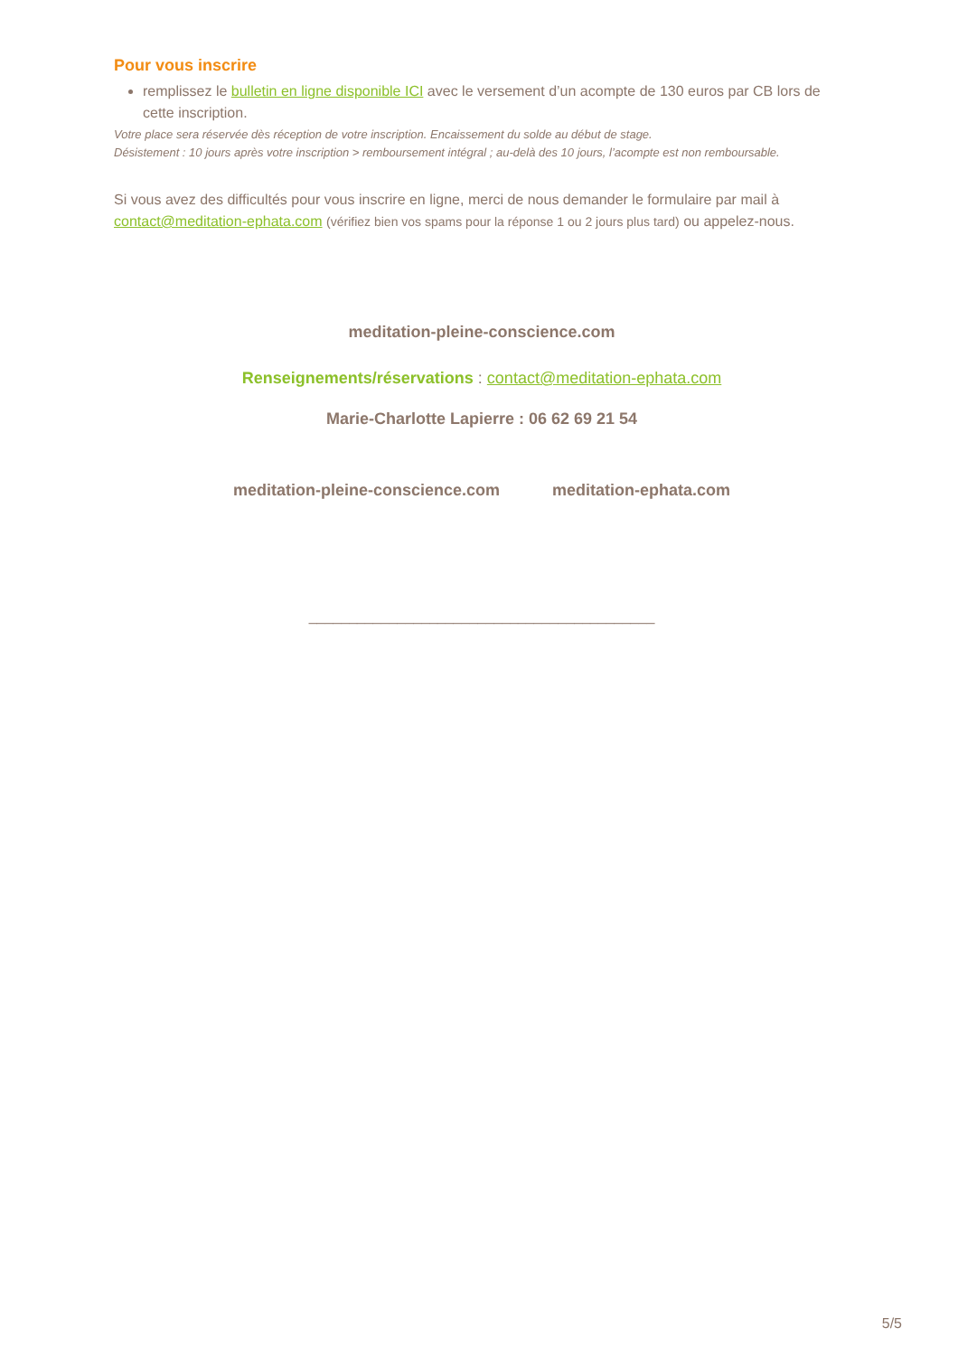Pour vous inscrire
remplissez le bulletin en ligne disponible ICI avec le versement d’un acompte de 130 euros par CB lors de cette inscription.
Votre place sera réservée dès réception de votre inscription. Encaissement du solde au début de stage.
Désistement : 10 jours après votre inscription > remboursement intégral ; au-delà des 10 jours, l’acompte est non remboursable.
Si vous avez des difficultés pour vous inscrire en ligne, merci de nous demander le formulaire par mail à contact@meditation-ephata.com (vérifiez bien vos spams pour la réponse 1 ou 2 jours plus tard) ou appelez-nous.
meditation-pleine-conscience.com
Renseignements/réservations : contact@meditation-ephata.com
Marie-Charlotte Lapierre : 06 62 69 21 54
meditation-pleine-conscience.com meditation-ephata.com
___________________________________________
5/5